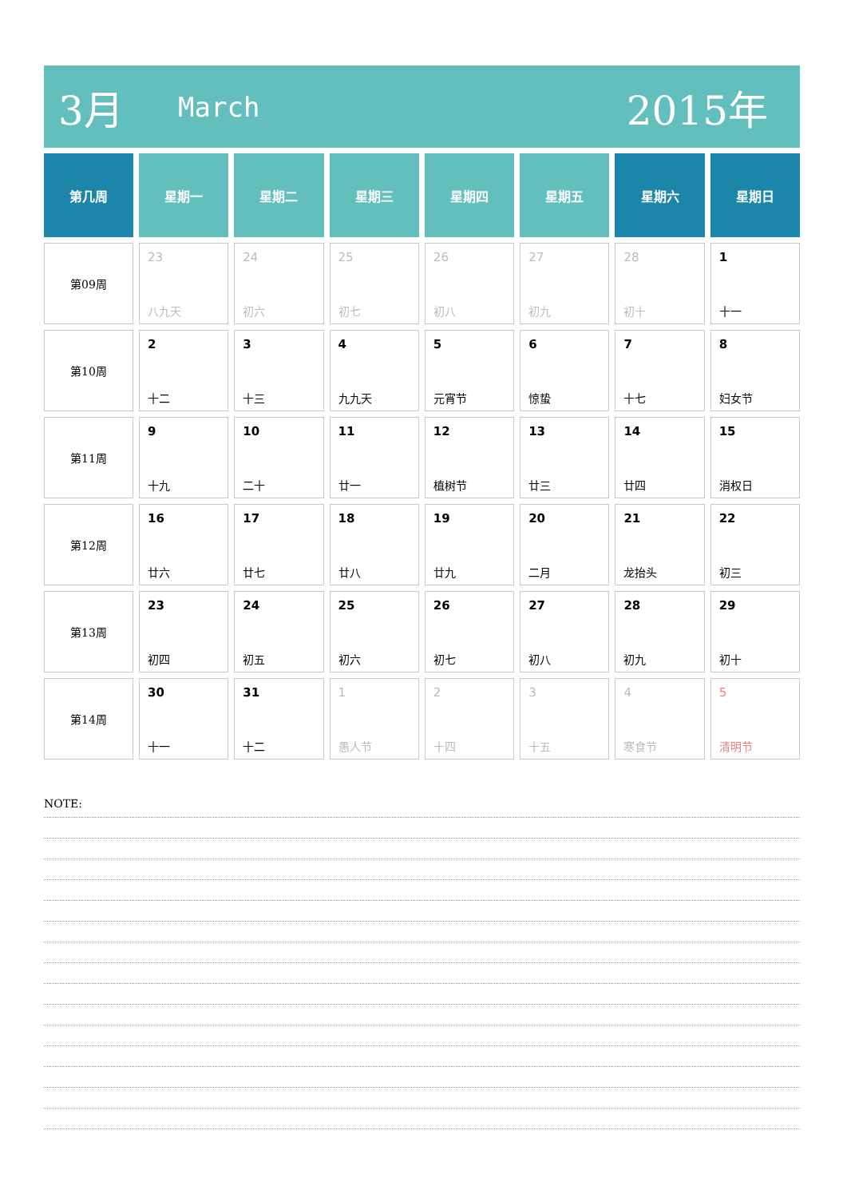3月
March
2015年
| 第几周 | 星期一 | 星期二 | 星期三 | 星期四 | 星期五 | 星期六 | 星期日 |
| --- | --- | --- | --- | --- | --- | --- | --- |
| 第09周 | 23 八九天 | 24 初六 | 25 初七 | 26 初八 | 27 初九 | 28 初十 | 1 十一 |
| 第10周 | 2 十二 | 3 十三 | 4 九九天 | 5 元宵节 | 6 惊蛰 | 7 十七 | 8 妇女节 |
| 第11周 | 9 十九 | 10 二十 | 11 廿一 | 12 植树节 | 13 廿三 | 14 廿四 | 15 消权日 |
| 第12周 | 16 廿六 | 17 廿七 | 18 廿八 | 19 廿九 | 20 二月 | 21 龙抬头 | 22 初三 |
| 第13周 | 23 初四 | 24 初五 | 25 初六 | 26 初七 | 27 初八 | 28 初九 | 29 初十 |
| 第14周 | 30 十一 | 31 十二 | 1 愚人节 | 2 十四 | 3 十五 | 4 寒食节 | 5 清明节 |
NOTE: